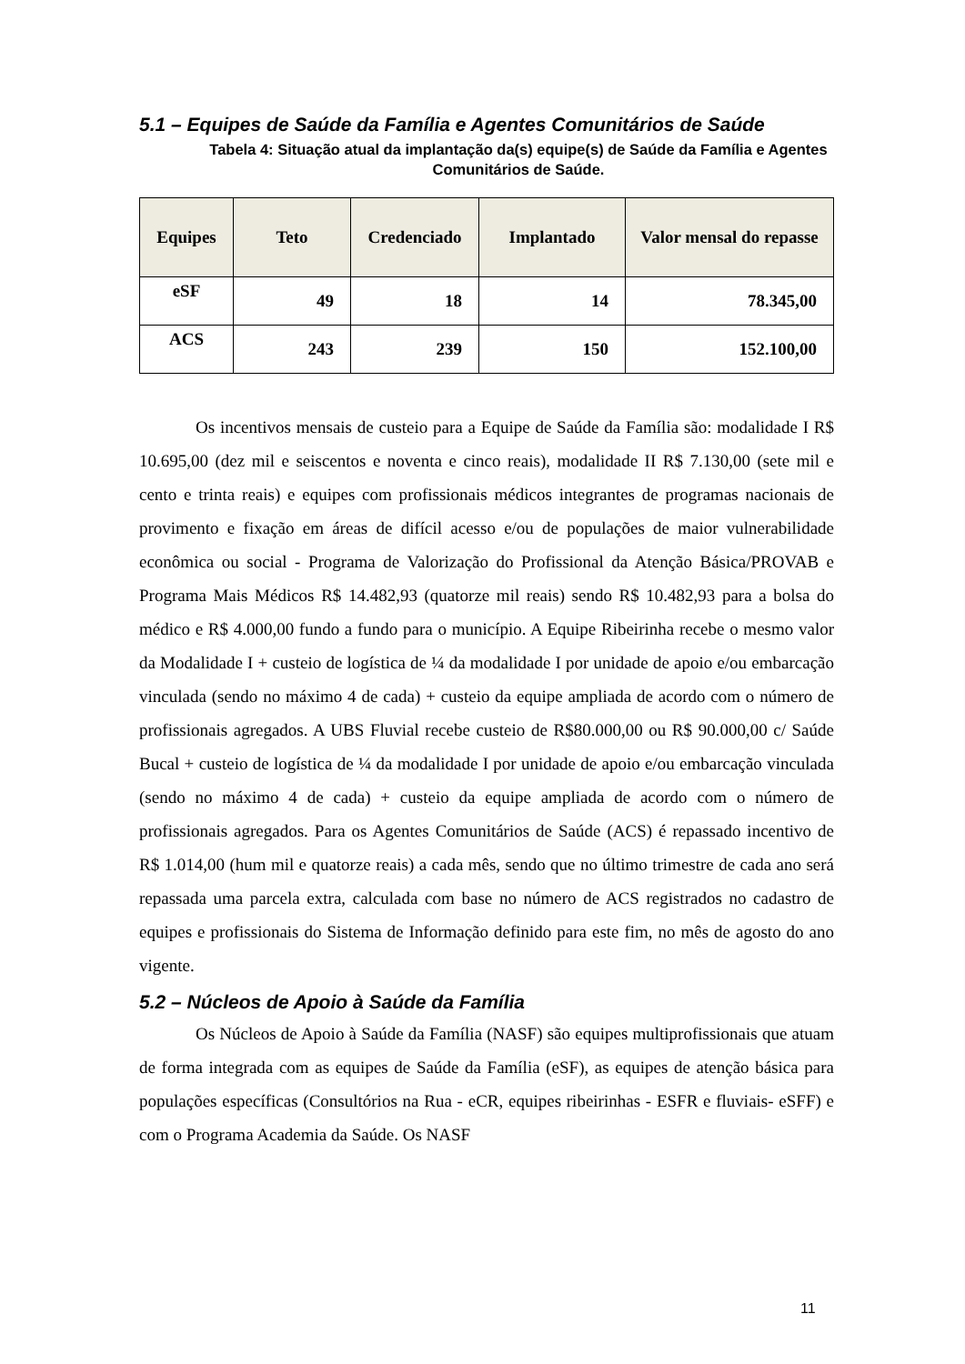5.1 – Equipes de Saúde da Família e Agentes Comunitários de Saúde
Tabela 4: Situação atual da implantação da(s) equipe(s) de Saúde da Família e Agentes Comunitários de Saúde.
| Equipes | Teto | Credenciado | Implantado | Valor mensal do repasse |
| --- | --- | --- | --- | --- |
| eSF | 49 | 18 | 14 | 78.345,00 |
| ACS | 243 | 239 | 150 | 152.100,00 |
Os incentivos mensais de custeio para a Equipe de Saúde da Família são: modalidade I R$ 10.695,00 (dez mil e seiscentos e noventa e cinco reais), modalidade II R$ 7.130,00 (sete mil e cento e trinta reais) e equipes com profissionais médicos integrantes de programas nacionais de provimento e fixação em áreas de difícil acesso e/ou de populações de maior vulnerabilidade econômica ou social - Programa de Valorização do Profissional da Atenção Básica/PROVAB e Programa Mais Médicos R$ 14.482,93 (quatorze mil reais) sendo R$ 10.482,93 para a bolsa do médico e R$ 4.000,00 fundo a fundo para o município. A Equipe Ribeirinha recebe o mesmo valor da Modalidade I + custeio de logística de ¼ da modalidade I por unidade de apoio e/ou embarcação vinculada (sendo no máximo 4 de cada) + custeio da equipe ampliada de acordo com o número de profissionais agregados. A UBS Fluvial recebe custeio de R$80.000,00 ou R$ 90.000,00 c/ Saúde Bucal + custeio de logística de ¼ da modalidade I por unidade de apoio e/ou embarcação vinculada (sendo no máximo 4 de cada) + custeio da equipe ampliada de acordo com o número de profissionais agregados. Para os Agentes Comunitários de Saúde (ACS) é repassado incentivo de R$ 1.014,00 (hum mil e quatorze reais) a cada mês, sendo que no último trimestre de cada ano será repassada uma parcela extra, calculada com base no número de ACS registrados no cadastro de equipes e profissionais do Sistema de Informação definido para este fim, no mês de agosto do ano vigente.
5.2 – Núcleos de Apoio à Saúde da Família
Os Núcleos de Apoio à Saúde da Família (NASF) são equipes multiprofissionais que atuam de forma integrada com as equipes de Saúde da Família (eSF), as equipes de atenção básica para populações específicas (Consultórios na Rua - eCR, equipes ribeirinhas - ESFR e fluviais- eSFF) e com o Programa Academia da Saúde. Os NASF
11